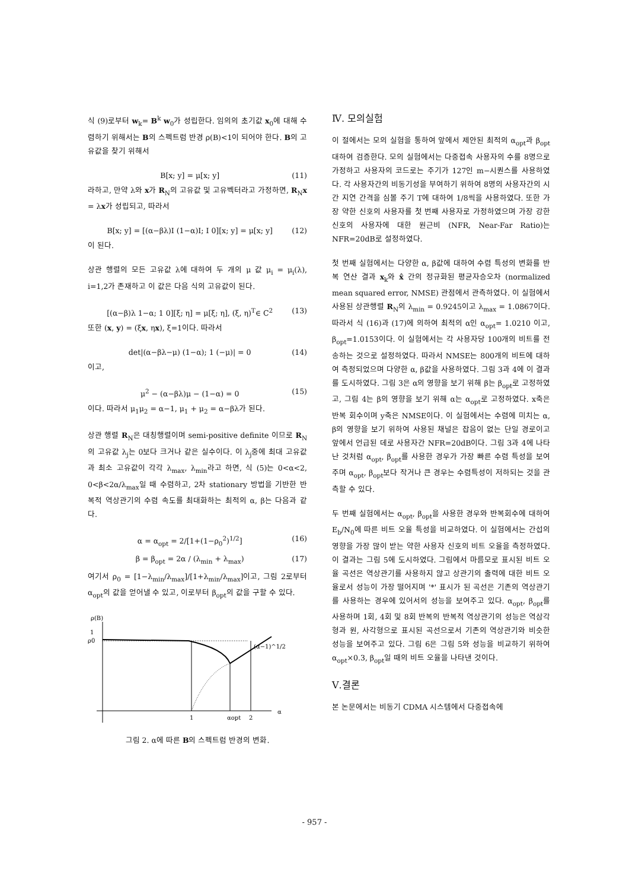식 (9)로부터 w<sub>k</sub>= B<sup>k</sup> w<sub>0</sub>가 성립한다. 임의의 초기값 x<sub>0</sub>에 대해 수렴하기 위해서는 B의 스펙트럼 반경 ρ(B)<1이 되어야 한다. B의 고유값을 찾기 위해서
B[x; y] = μ[x; y] (11)
라하고, 만약 λ와 x가 R<sub>N</sub>의 고유값 및 고유벡터라고 가정하면, R<sub>N</sub>x = λx가 성립되고, 따라서
B[x; y] = [(α−βλ)I (1−α)I; I 0][x; y] = μ[x; y] (12)
이 된다.
상관 행렬의 모든 고유값 λ에 대하여 두 개의 μ 값 μ<sub>i</sub> = μ<sub>i</sub>(λ), i=1,2가 존재하고 이 값은 다음 식의 고유값이 된다.
[(α−β)λ 1−α; 1 0][ξ; η] = μ[ξ; η], (ξ, η)<sup>T</sup>∈ C<sup>2</sup> (13)
또한 (x, y) = (ξx, ηx), ξ=1이다. 따라서
det|(α−βλ−μ) (1−α); 1 (−μ)| = 0 (14)
이고,
μ<sup>2</sup> − (α−βλ)μ − (1−α) = 0 (15)
이다. 따라서 μ<sub>1</sub>μ<sub>2</sub> = α−1, μ<sub>1</sub> + μ<sub>2</sub> = α−βλ가 된다.
상관 행렬 R<sub>N</sub>은 대칭행렬이며 semi-positive definite 이므로 R<sub>N</sub>의 고유값 λ<sub>j</sub>는 0보다 크거나 같은 실수이다. 이 λ<sub>j</sub>중에 최대 고유값과 최소 고유값이 각각 λ<sub>max</sub>, λ<sub>min</sub>라고 하면, 식 (5)는 0<α<2, 0<β<2α/λ<sub>max</sub>일 때 수렴하고, 2차 stationary 방법을 기반한 반복적 역상관기의 수렴 속도를 최대화하는 최적의 α, β는 다음과 같다.
α = α<sub>opt</sub> = 2/[1+(1−ρ<sub>0</sub><sup>2</sup>)<sup>1/2</sup>] (16)
β = β<sub>opt</sub> = 2α / (λ<sub>min</sub> + λ<sub>max</sub>) (17)
여기서 ρ<sub>0</sub> = [1−λ<sub>min</sub>/λ<sub>max</sub>]/[1+λ<sub>min</sub>/λ<sub>max</sub>]이고, 그림 2로부터 α<sub>opt</sub>의 값을 얻어낼 수 있고, 이로부터 β<sub>opt</sub>의 값을 구할 수 있다.
ρ(B)
1
ρ0
(α−1)^1/2
1
αopt
2
α
그림 2. α에 따른 B의 스펙트럼 반경의 변화.
Ⅳ. 모의실험
이 절에서는 모의 실험을 통하여 앞에서 제안된 최적의 α<sub>opt</sub>과 β<sub>opt</sub>대하여 검증한다. 모의 실험에서는 다중접속 사용자의 수를 8명으로 가정하고 사용자의 코드로는 주기가 127인 m−시퀀스를 사용하였다. 각 사용자간의 비동기성을 부여하기 위하여 8명의 사용자간의 시간 지연 간격을 심볼 주기 T에 대하여 1/8씩을 사용하였다. 또한 가장 약한 신호의 사용자를 첫 번째 사용자로 가정하였으며 가장 강한 신호의 사용자에 대한 원근비 (NFR, Near-Far Ratio)는 NFR=20dB로 설정하였다.
첫 번째 실험에서는 다양한 α, β값에 대하여 수렴 특성의 변화를 반복 연산 결과 x<sub>k</sub>와 x̂ 간의 정규화된 평균자승오차 (normalized mean squared error, NMSE) 관점에서 관측하였다. 이 실험에서 사용된 상관행렬 R<sub>N</sub>의 λ<sub>min</sub> = 0.9245이고 λ<sub>max</sub> = 1.0867이다. 따라서 식 (16)과 (17)에 의하여 최적의 α인 α<sub>opt</sub>= 1.0210 이고, β<sub>opt</sub>=1.0153이다. 이 실험에서는 각 사용자당 100개의 비트를 전송하는 것으로 설정하였다. 따라서 NMSE는 800개의 비트에 대하여 측정되었으며 다양한 α, β값을 사용하였다. 그림 3과 4에 이 결과를 도시하였다. 그림 3은 α의 영향을 보기 위해 β는 β<sub>opt</sub>로 고정하였고, 그림 4는 β의 영향을 보기 위해 α는 α<sub>opt</sub>로 고정하였다. x축은 반복 회수이며 y축은 NMSE이다. 이 실험에서는 수렴에 미치는 α, β의 영향을 보기 위하여 사용된 채널은 잡음이 없는 단일 경로이고 앞에서 언급된 데로 사용자간 NFR=20dB이다. 그림 3과 4에 나타난 것처럼 α<sub>opt</sub>, β<sub>opt</sub>를 사용한 경우가 가장 빠른 수렴 특성을 보여주며 α<sub>opt</sub>, β<sub>opt</sub>보다 작거나 큰 경우는 수렴특성이 저하되는 것을 관측할 수 있다.
두 번째 실험에서는 α<sub>opt</sub>, β<sub>opt</sub>을 사용한 경우와 반복회수에 대하여 E<sub>b</sub>/N<sub>0</sub>에 따른 비트 오율 특성을 비교하였다. 이 실험에서는 간섭의 영향을 가장 많이 받는 약한 사용자 신호의 비트 오율을 측정하였다. 이 결과는 그림 5에 도시하였다. 그림에서 마름모로 표시된 비트 오율 곡선은 역상관기를 사용하지 않고 상관기의 출력에 대한 비트 오율로서 성능이 가장 떨어지며 '*' 표시가 된 곡선은 기존의 역상관기를 사용하는 경우에 있어서의 성능을 보여주고 있다. α<sub>opt</sub>, β<sub>opt</sub>를 사용하며 1회, 4회 및 8회 반복의 반복적 역상관기의 성능은 역삼각형과 원, 사각형으로 표시된 곡선으로서 기존의 역상관기와 비슷한 성능을 보여주고 있다. 그림 6은 그림 5와 성능을 비교하기 위하여 α<sub>opt</sub>×0.3, β<sub>opt</sub>일 때의 비트 오율을 나타낸 것이다.
Ⅴ.결론
본 논문에서는 비동기 CDMA 시스템에서 다중접속에
- 957 -